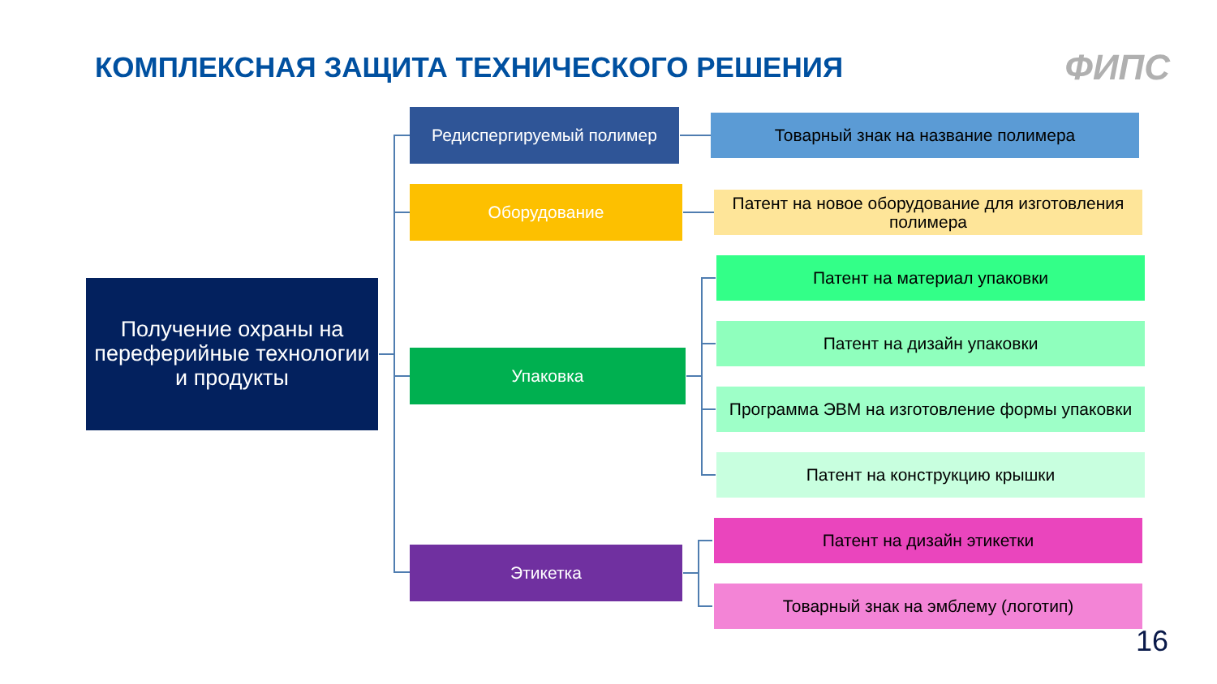КОМПЛЕКСНАЯ ЗАЩИТА ТЕХНИЧЕСКОГО РЕШЕНИЯ
ФИПС
Получение охраны на переферийные технологии и продукты
Редиспергируемый полимер
Оборудование
Упаковка
Этикетка
Товарный знак на название полимера
Патент на новое оборудование для изготовления полимера
Патент на материал упаковки
Патент на дизайн упаковки
Программа ЭВМ на изготовление формы упаковки
Патент на конструкцию крышки
Патент на дизайн этикетки
Товарный знак на эмблему (логотип)
16